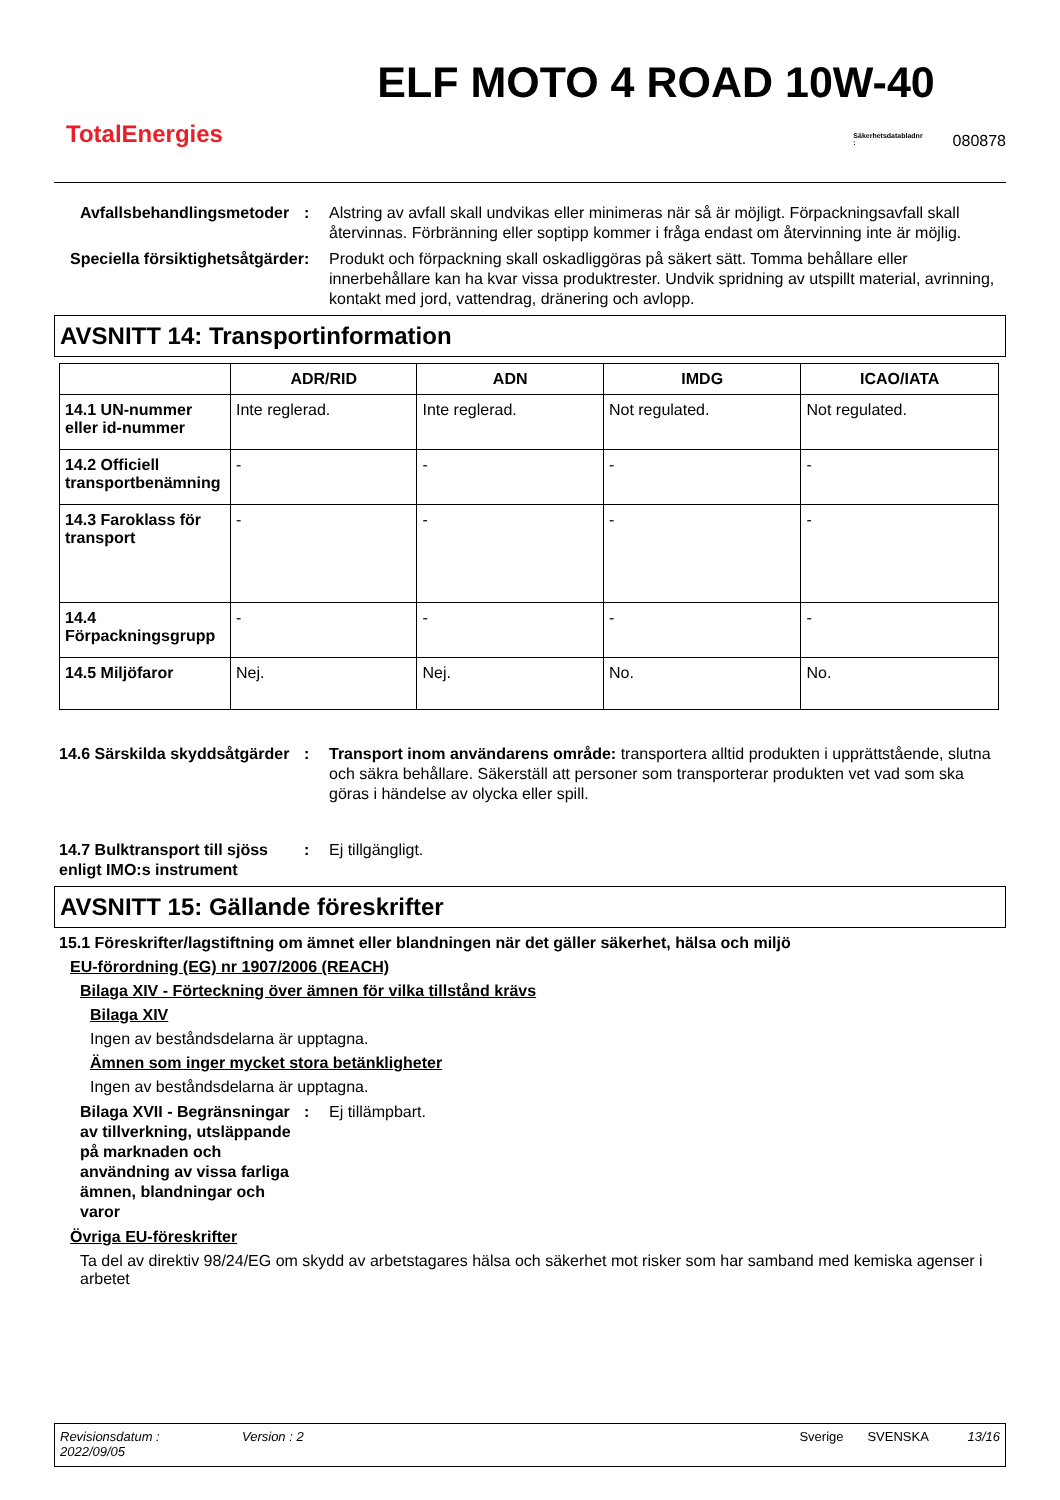TotalEnergies
ELF MOTO 4 ROAD 10W-40
Säkerhetsdatabladnr
:
080878
Avfallsbehandlingsmetoder
: Alstring av avfall skall undvikas eller minimeras när så är möjligt. Förpackningsavfall skall återvinnas. Förbränning eller soptipp kommer i fråga endast om återvinning inte är möjlig.
Speciella försiktighetsåtgärder
: Produkt och förpackning skall oskadliggöras på säkert sätt. Tomma behållare eller innerbehållare kan ha kvar vissa produktrester. Undvik spridning av utspillt material, avrinning, kontakt med jord, vattendrag, dränering och avlopp.
AVSNITT 14: Transportinformation
| | ADR/RID | ADN | IMDG | ICAO/IATA |
| --- | --- | --- | --- | --- |
| 14.1 UN-nummer eller id-nummer | Inte reglerad. | Inte reglerad. | Not regulated. | Not regulated. |
| 14.2 Officiell transportbenämning | - | - | - | - |
| 14.3 Faroklass för transport | - | - | - | - |
| 14.4 Förpackningsgrupp | - | - | - | - |
| 14.5 Miljöfaror | Nej. | Nej. | No. | No. |
14.6 Särskilda skyddsåtgärder
: Transport inom användarens område: transportera alltid produkten i upprättstående, slutna och säkra behållare. Säkerställ att personer som transporterar produkten vet vad som ska göras i händelse av olycka eller spill.
14.7 Bulktransport till sjöss enligt IMO:s instrument
: Ej tillgängligt.
AVSNITT 15: Gällande föreskrifter
15.1 Föreskrifter/lagstiftning om ämnet eller blandningen när det gäller säkerhet, hälsa och miljö
EU-förordning (EG) nr 1907/2006 (REACH)
Bilaga XIV - Förteckning över ämnen för vilka tillstånd krävs
Bilaga XIV
Ingen av beståndsdelarna är upptagna.
Ämnen som inger mycket stora betänkligheter
Ingen av beståndsdelarna är upptagna.
Bilaga XVII - Begränsningar av tillverkning, utsläppande på marknaden och användning av vissa farliga ämnen, blandningar och varor
: Ej tillämpbart.
Övriga EU-föreskrifter
Ta del av direktiv 98/24/EG om skydd av arbetstagares hälsa och säkerhet mot risker som har samband med kemiska agenser i arbetet
Revisionsdatum :
2022/09/05
Version : 2 Sverige SVENSKA 13/16